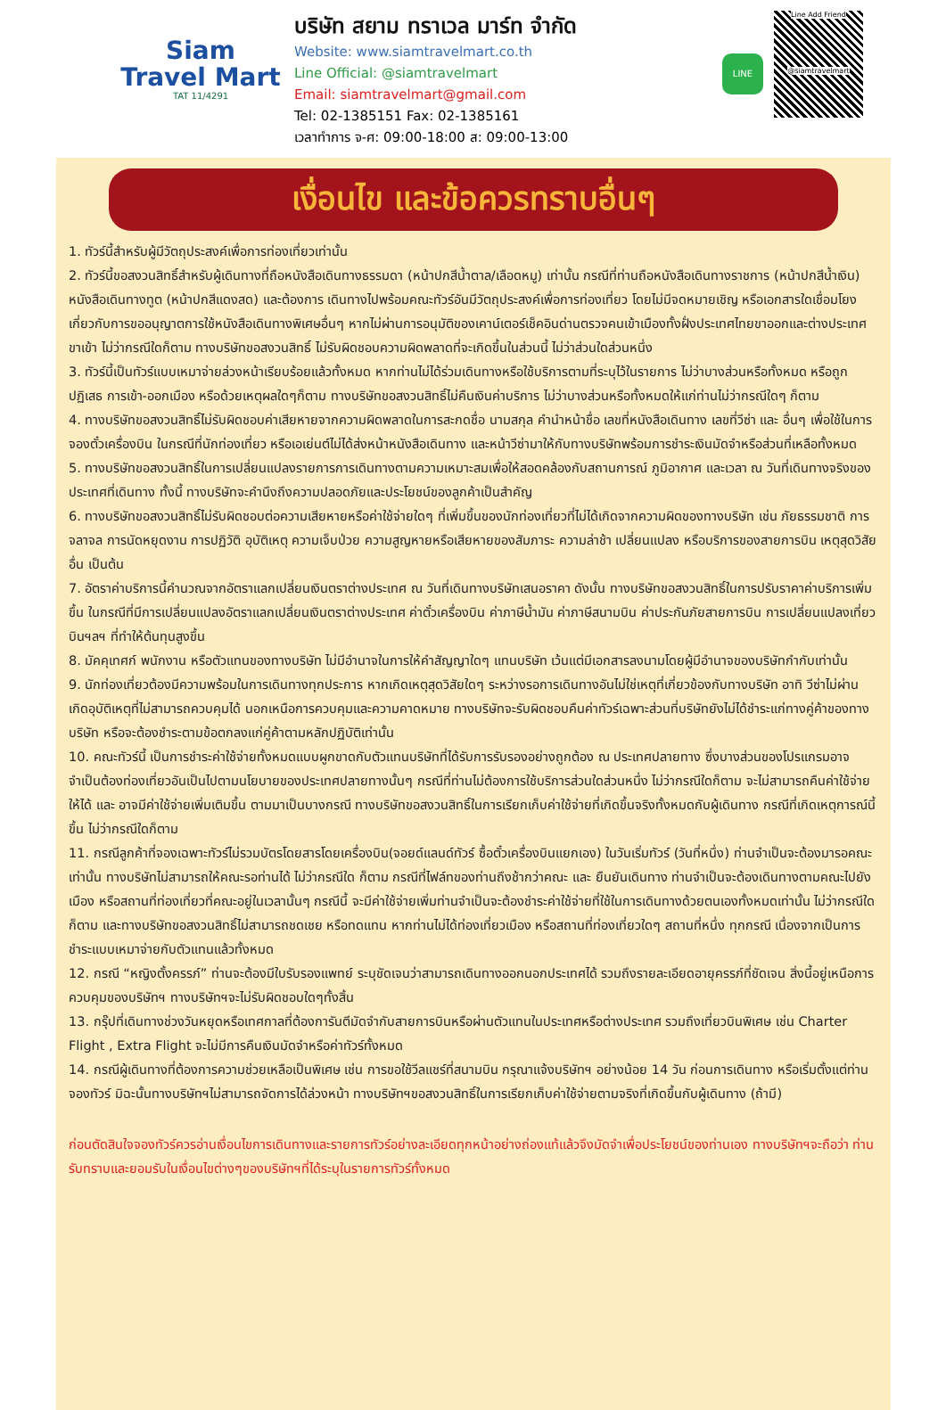Siam
Travel Mart
TAT 11/4291
บริษัท สยาม ทราเวล มาร์ท จำกัด
Website: www.siamtravelmart.co.th
Line Official: @siamtravelmart
Email: siamtravelmart@gmail.com
Tel: 02-1385151 Fax: 02-1385161
เวลาทำการ จ-ศ: 09:00-18:00 ส: 09:00-13:00
LINE
Line Add Friend
@siamtravelmart
เงื่อนไข และข้อควรทราบอื่นๆ
1. ทัวร์นี้สำหรับผู้มีวัตถุประสงค์เพื่อการท่องเที่ยวเท่านั้น
2. ทัวร์นี้ขอสงวนสิทธิ์สำหรับผู้เดินทางที่ถือหนังสือเดินทางธรรมดา (หน้าปกสีน้ำตาล/เลือดหมู) เท่านั้น กรณีที่ท่านถือหนังสือเดินทางราชการ (หน้าปกสีน้ำเงิน) หนังสือเดินทางทูต (หน้าปกสีแดงสด) และต้องการ เดินทางไปพร้อมคณะทัวร์อันมีวัตถุประสงค์เพื่อการท่องเที่ยว โดยไม่มีจดหมายเชิญ หรือเอกสารใดเชื่อมโยงเกี่ยวกับการขออนุญาตการใช้หนังสือเดินทางพิเศษอื่นๆ หากไม่ผ่านการอนุมัติของเคาน์เตอร์เช็คอินด่านตรวจคนเข้าเมืองทั้งฝั่งประเทศไทยขาออกและต่างประเทศขาเข้า ไม่ว่ากรณีใดก็ตาม ทางบริษัทขอสงวนสิทธิ์ ไม่รับผิดชอบความผิดพลาดที่จะเกิดขึ้นในส่วนนี้ ไม่ว่าส่วนใดส่วนหนึ่ง
3. ทัวร์นี้เป็นทัวร์แบบเหมาจ่ายล่วงหน้าเรียบร้อยแล้วทั้งหมด หากท่านไม่ได้ร่วมเดินทางหรือใช้บริการตามที่ระบุไว้ในรายการ ไม่ว่าบางส่วนหรือทั้งหมด หรือถูกปฏิเสธ การเข้า-ออกเมือง หรือด้วยเหตุผลใดๆก็ตาม ทางบริษัทขอสงวนสิทธิ์ไม่คืนเงินค่าบริการ ไม่ว่าบางส่วนหรือทั้งหมดให้แก่ท่านไม่ว่ากรณีใดๆ ก็ตาม
4. ทางบริษัทขอสงวนสิทธิ์ไม่รับผิดชอบค่าเสียหายจากความผิดพลาดในการสะกดชื่อ นามสกุล คำนำหน้าชื่อ เลขที่หนังสือเดินทาง เลขที่วีซ่า และ อื่นๆ เพื่อใช้ในการ จองตั๋วเครื่องบิน ในกรณีที่นักท่องเที่ยว หรือเอเย่นต์ไม่ได้ส่งหน้าหนังสือเดินทาง และหน้าวีซ่ามาให้กับทางบริษัทพร้อมการชำระเงินมัดจำหรือส่วนที่เหลือทั้งหมด
5. ทางบริษัทขอสงวนสิทธิ์ในการเปลี่ยนแปลงรายการการเดินทางตามความเหมาะสมเพื่อให้สอดคล้องกับสถานการณ์ ภูมิอากาศ และเวลา ณ วันที่เดินทางจริงของประเทศที่เดินทาง ทั้งนี้ ทางบริษัทจะคำนึงถึงความปลอดภัยและประโยชน์ของลูกค้าเป็นสำคัญ
6. ทางบริษัทขอสงวนสิทธิ์ไม่รับผิดชอบต่อความเสียหายหรือค่าใช้จ่ายใดๆ ที่เพิ่มขึ้นของนักท่องเที่ยวที่ไม่ได้เกิดจากความผิดของทางบริษัท เช่น ภัยธรรมชาติ การจลาจล การนัดหยุดงาน การปฏิวัติ อุบัติเหตุ ความเจ็บป่วย ความสูญหายหรือเสียหายของสัมภาระ ความล่าช้า เปลี่ยนแปลง หรือบริการของสายการบิน เหตุสุดวิสัยอื่น เป็นต้น
7. อัตราค่าบริการนี้คำนวณจากอัตราแลกเปลี่ยนเงินตราต่างประเทศ ณ วันที่เดินทางบริษัทเสนอราคา ดังนั้น ทางบริษัทขอสงวนสิทธิ์ในการปรับราคาค่าบริการเพิ่มขึ้น ในกรณีที่มีการเปลี่ยนแปลงอัตราแลกเปลี่ยนเงินตราต่างประเทศ ค่าตั๋วเครื่องบิน ค่าภาษีน้ำมัน ค่าภาษีสนามบิน ค่าประกันภัยสายการบิน การเปลี่ยนแปลงเที่ยวบินฯลฯ ที่ทำให้ต้นทุนสูงขึ้น
8. มัคคุเทศก์ พนักงาน หรือตัวแทนของทางบริษัท ไม่มีอำนาจในการให้คำสัญญาใดๆ แทนบริษัท เว้นแต่มีเอกสารลงนามโดยผู้มีอำนาจของบริษัทกำกับเท่านั้น
9. นักท่องเที่ยวต้องมีความพร้อมในการเดินทางทุกประการ หากเกิดเหตุสุดวิสัยใดๆ ระหว่างรอการเดินทางอันไม่ใช่เหตุที่เกี่ยวข้องกับทางบริษัท อาทิ วีซ่าไม่ผ่าน เกิดอุบัติเหตุที่ไม่สามารถควบคุมได้ นอกเหนือการควบคุมและความคาดหมาย ทางบริษัทจะรับผิดชอบคืนค่าทัวร์เฉพาะส่วนที่บริษัทยังไม่ได้ชำระแก่ทางคู่ค้าของทางบริษัท หรือจะต้องชำระตามข้อตกลงแก่คู่ค้าตามหลักปฏิบัติเท่านั้น
10. คณะทัวร์นี้ เป็นการชำระค่าใช้จ่ายทั้งหมดแบบผูกขาดกับตัวแทนบริษัทที่ได้รับการรับรองอย่างถูกต้อง ณ ประเทศปลายทาง ซึ่งบางส่วนของโปรแกรมอาจจำเป็นต้องท่องเที่ยวอันเป็นไปตามนโยบายของประเทศปลายทางนั้นๆ กรณีที่ท่านไม่ต้องการใช้บริการส่วนใดส่วนหนึ่ง ไม่ว่ากรณีใดก็ตาม จะไม่สามารถคืนค่าใช้จ่ายให้ได้ และ อาจมีค่าใช้จ่ายเพิ่มเติมขึ้น ตามมาเป็นบางกรณี ทางบริษัทขอสงวนสิทธิ์ในการเรียกเก็บค่าใช้จ่ายที่เกิดขึ้นจริงทั้งหมดกับผู้เดินทาง กรณีที่เกิดเหตุการณ์นี้ขึ้น ไม่ว่ากรณีใดก็ตาม
11. กรณีลูกค้าที่จองเฉพาะทัวร์ไม่รวมบัตรโดยสารโดยเครื่องบิน(จอยด์แลนด์ทัวร์ ซื้อตั๋วเครื่องบินแยกเอง) ในวันเริ่มทัวร์ (วันที่หนึ่ง) ท่านจำเป็นจะต้องมารอคณะเท่านั้น ทางบริษัทไม่สามารถให้คณะรอท่านได้ ไม่ว่ากรณีใด ก็ตาม กรณีที่ไฟล์ทของท่านถึงช้ากว่าคณะ และ ยืนยันเดินทาง ท่านจำเป็นจะต้องเดินทางตามคณะไปยังเมือง หรือสถานที่ท่องเที่ยวที่คณะอยู่ในเวลานั้นๆ กรณีนี้ จะมีค่าใช้จ่ายเพิ่มท่านจำเป็นจะต้องชำระค่าใช้จ่ายที่ใช้ในการเดินทางด้วยตนเองทั้งหมดเท่านั้น ไม่ว่ากรณีใดก็ตาม และทางบริษัทขอสงวนสิทธิ์ไม่สามารถชดเชย หรือทดแทน หากท่านไม่ได้ท่องเที่ยวเมือง หรือสถานที่ท่องเที่ยวใดๆ สถานที่หนึ่ง ทุกกรณี เนื่องจากเป็นการชำระแบบเหมาจ่ายกับตัวแทนแล้วทั้งหมด
12. กรณี “หญิงตั้งครรภ์” ท่านจะต้องมีใบรับรองแพทย์ ระบุชัดเจนว่าสามารถเดินทางออกนอกประเทศได้ รวมถึงรายละเอียดอายุครรภ์ที่ชัดเจน สิ่งนี้อยู่เหนือการควบคุมของบริษัทฯ ทางบริษัทฯจะไม่รับผิดชอบใดๆทั้งสิ้น
13. กรุ๊ปที่เดินทางช่วงวันหยุดหรือเทศกาลที่ต้องการันตีมัดจำกับสายการบินหรือผ่านตัวแทนในประเทศหรือต่างประเทศ รวมถึงเที่ยวบินพิเศษ เช่น Charter Flight , Extra Flight จะไม่มีการคืนเงินมัดจำหรือค่าทัวร์ทั้งหมด
14. กรณีผู้เดินทางที่ต้องการความช่วยเหลือเป็นพิเศษ เช่น การขอใช้วีลแชร์ที่สนามบิน กรุณาแจ้งบริษัทฯ อย่างน้อย 14 วัน ก่อนการเดินทาง หรือเริ่มตั้งแต่ท่านจองทัวร์ มิฉะนั้นทางบริษัทฯไม่สามารถจัดการได้ล่วงหน้า ทางบริษัทฯขอสงวนสิทธิ์ในการเรียกเก็บค่าใช้จ่ายตามจริงที่เกิดขึ้นกับผู้เดินทาง (ถ้ามี)
ก่อนตัดสินใจจองทัวร์ควรอ่านเงื่อนไขการเดินทางและรายการทัวร์อย่างละเอียดทุกหน้าอย่างถ่องแท้แล้วจึงมัดจำเพื่อประโยชน์ของท่านเอง ทางบริษัทฯจะถือว่า ท่านรับทราบและยอมรับในเงื่อนไขต่างๆของบริษัทฯที่ได้ระบุในรายการทัวร์ทั้งหมด